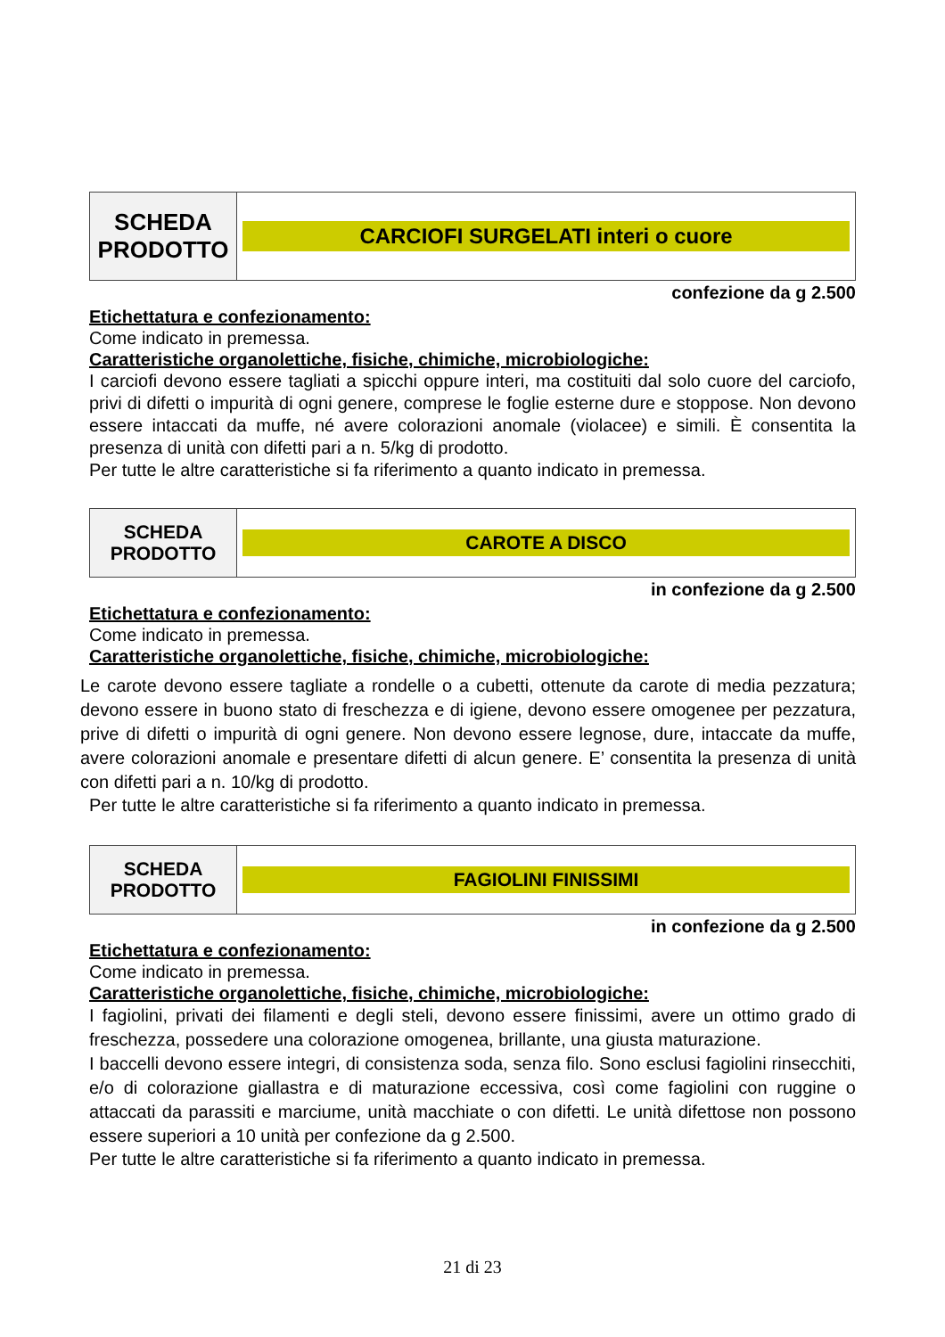| SCHEDA PRODOTTO | CARCIOFI SURGELATI interi o cuore |
confezione da g 2.500
Etichettatura e confezionamento:
Come indicato in premessa.
Caratteristiche organolettiche, fisiche, chimiche, microbiologiche:
I carciofi devono essere tagliati a spicchi oppure interi, ma costituiti dal solo cuore del carciofo, privi di difetti o impurità di ogni genere, comprese le foglie esterne dure e stoppose. Non devono essere intaccati da muffe, né avere colorazioni anomale (violacee) e simili. È consentita la presenza di unità con difetti pari a n. 5/kg di prodotto.
Per tutte le altre caratteristiche si fa riferimento a quanto indicato in premessa.
| SCHEDA PRODOTTO | CAROTE A DISCO |
in confezione da g 2.500
Etichettatura e confezionamento:
Come indicato in premessa.
Caratteristiche organolettiche, fisiche, chimiche, microbiologiche:
Le carote devono essere tagliate a rondelle o a cubetti, ottenute da carote di media pezzatura; devono essere in buono stato di freschezza e di igiene, devono essere omogenee per pezzatura, prive di difetti o impurità di ogni genere. Non devono essere legnose, dure, intaccate da muffe, avere colorazioni anomale e presentare difetti di alcun genere. E’ consentita la presenza di unità con difetti pari a n. 10/kg di prodotto.
Per tutte le altre caratteristiche si fa riferimento a quanto indicato in premessa.
| SCHEDA PRODOTTO | FAGIOLINI FINISSIMI |
in confezione da g 2.500
Etichettatura e confezionamento:
Come indicato in premessa.
Caratteristiche organolettiche, fisiche, chimiche, microbiologiche:
I fagiolini, privati dei filamenti e degli steli, devono essere finissimi, avere un ottimo grado di freschezza, possedere una colorazione omogenea, brillante, una giusta maturazione.
I baccelli devono essere integri, di consistenza soda, senza filo. Sono esclusi fagiolini rinsecchiti, e/o di colorazione giallastra e di maturazione eccessiva, così come fagiolini con ruggine o attaccati da parassiti e marciume, unità macchiate o con difetti. Le unità difettose non possono essere superiori a 10 unità per confezione da g 2.500.
Per tutte le altre caratteristiche si fa riferimento a quanto indicato in premessa.
21 di 23